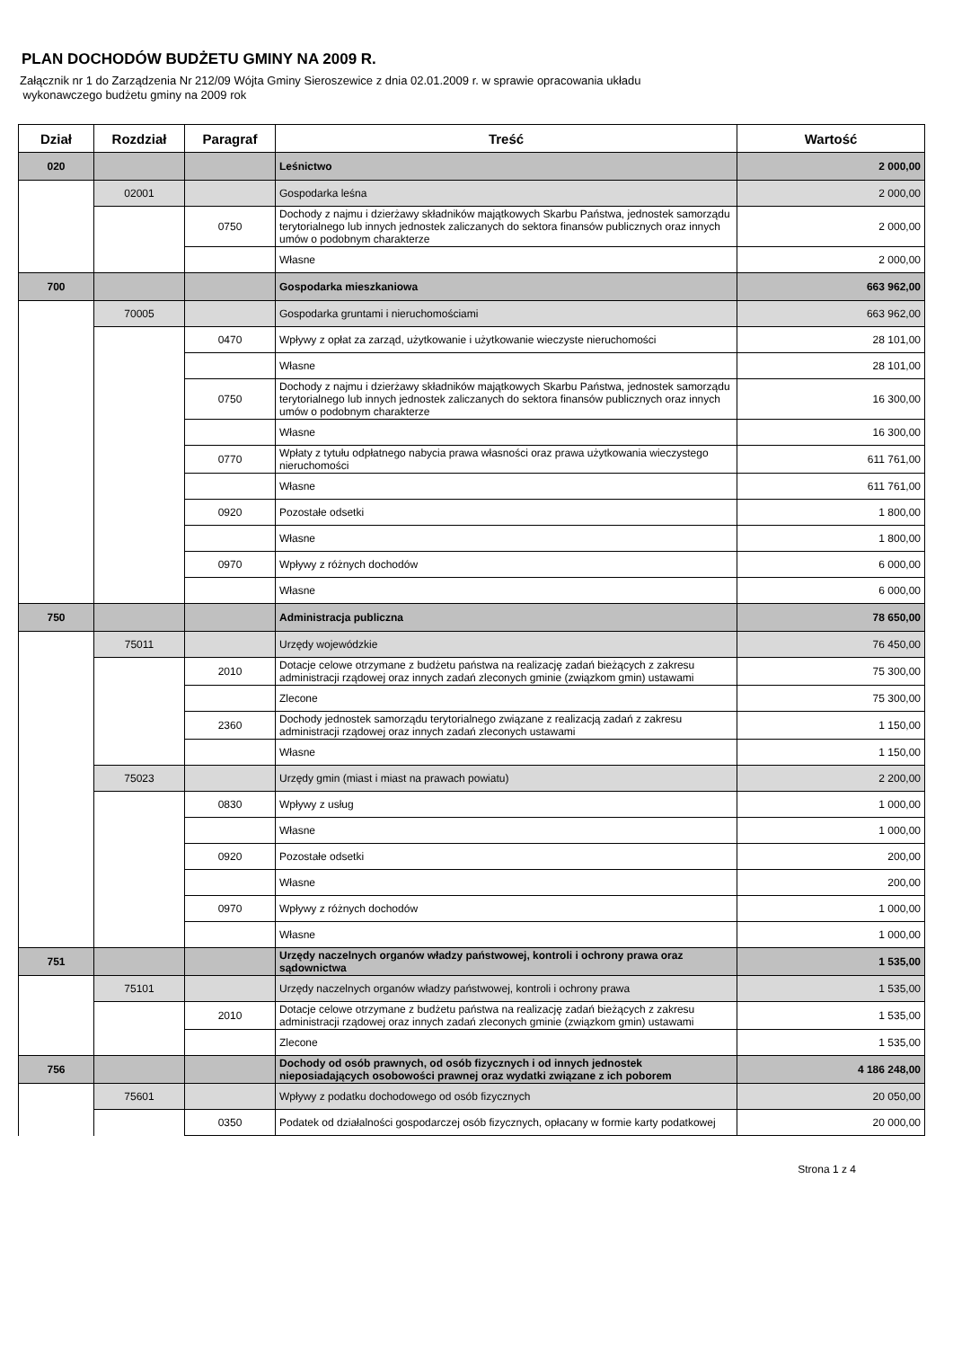PLAN DOCHODÓW BUDŻETU GMINY NA 2009 R.
Załącznik nr 1 do Zarządzenia Nr 212/09 Wójta Gminy Sieroszewice z dnia 02.01.2009 r. w sprawie opracowania układu
wykonawczego budżetu gminy na 2009 rok
| Dział | Rozdział | Paragraf | Treść | Wartość |
| --- | --- | --- | --- | --- |
| 020 | | | Leśnictwo | 2 000,00 |
| | 02001 | | Gospodarka leśna | 2 000,00 |
| | | 0750 | Dochody z najmu i dzierżawy składników majątkowych Skarbu Państwa, jednostek samorządu terytorialnego lub innych jednostek zaliczanych do sektora finansów publicznych oraz innych umów o podobnym charakterze | 2 000,00 |
| | | | Własne | 2 000,00 |
| 700 | | | Gospodarka mieszkaniowa | 663 962,00 |
| | 70005 | | Gospodarka gruntami i nieruchomościami | 663 962,00 |
| | | 0470 | Wpływy z opłat za zarząd, użytkowanie i użytkowanie wieczyste nieruchomości | 28 101,00 |
| | | | Własne | 28 101,00 |
| | | 0750 | Dochody z najmu i dzierżawy składników majątkowych Skarbu Państwa, jednostek samorządu terytorialnego lub innych jednostek zaliczanych do sektora finansów publicznych oraz innych umów o podobnym charakterze | 16 300,00 |
| | | | Własne | 16 300,00 |
| | | 0770 | Wpłaty z tytułu odpłatnego nabycia prawa własności oraz prawa użytkowania wieczystego nieruchomości | 611 761,00 |
| | | | Własne | 611 761,00 |
| | | 0920 | Pozostałe odsetki | 1 800,00 |
| | | | Własne | 1 800,00 |
| | | 0970 | Wpływy z różnych dochodów | 6 000,00 |
| | | | Własne | 6 000,00 |
| 750 | | | Administracja publiczna | 78 650,00 |
| | 75011 | | Urzędy wojewódzkie | 76 450,00 |
| | | 2010 | Dotacje celowe otrzymane z budżetu państwa na realizację zadań bieżących z zakresu administracji rządowej oraz innych zadań zleconych gminie (związkom gmin) ustawami | 75 300,00 |
| | | | Zlecone | 75 300,00 |
| | | 2360 | Dochody jednostek samorządu terytorialnego związane z realizacją zadań z zakresu administracji rządowej oraz innych zadań zleconych ustawami | 1 150,00 |
| | | | Własne | 1 150,00 |
| | 75023 | | Urzędy gmin (miast i miast na prawach powiatu) | 2 200,00 |
| | | 0830 | Wpływy z usług | 1 000,00 |
| | | | Własne | 1 000,00 |
| | | 0920 | Pozostałe odsetki | 200,00 |
| | | | Własne | 200,00 |
| | | 0970 | Wpływy z różnych dochodów | 1 000,00 |
| | | | Własne | 1 000,00 |
| 751 | | | Urzędy naczelnych organów władzy państwowej, kontroli i ochrony prawa oraz sądownictwa | 1 535,00 |
| | 75101 | | Urzędy naczelnych organów władzy państwowej, kontroli i ochrony prawa | 1 535,00 |
| | | 2010 | Dotacje celowe otrzymane z budżetu państwa na realizację zadań bieżących z zakresu administracji rządowej oraz innych zadań zleconych gminie (związkom gmin) ustawami | 1 535,00 |
| | | | Zlecone | 1 535,00 |
| 756 | | | Dochody od osób prawnych, od osób fizycznych i od innych jednostek nieposiadających osobowości prawnej oraz wydatki związane z ich poborem | 4 186 248,00 |
| | 75601 | | Wpływy z podatku dochodowego od osób fizycznych | 20 050,00 |
| | | 0350 | Podatek od działalności gospodarczej osób fizycznych, opłacany w formie karty podatkowej | 20 000,00 |
Strona 1 z 4